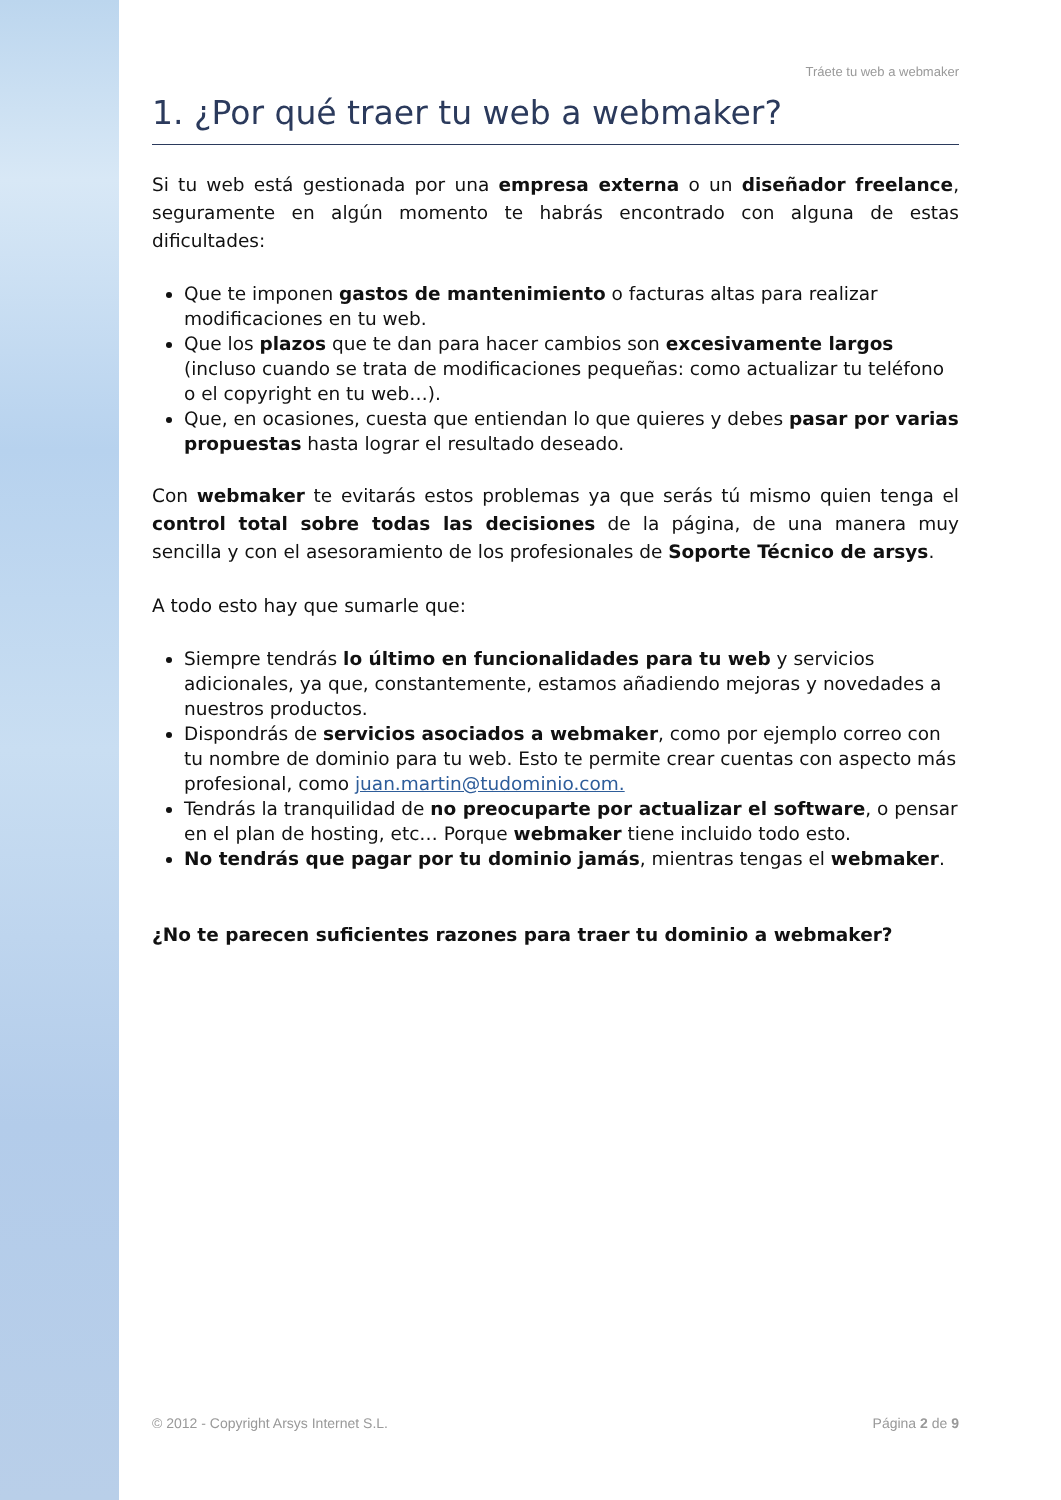Tráete tu web a webmaker
1. ¿Por qué traer tu web a webmaker?
Si tu web está gestionada por una empresa externa o un diseñador freelance, seguramente en algún momento te habrás encontrado con alguna de estas dificultades:
Que te imponen gastos de mantenimiento o facturas altas para realizar modificaciones en tu web.
Que los plazos que te dan para hacer cambios son excesivamente largos (incluso cuando se trata de modificaciones pequeñas: como actualizar tu teléfono o el copyright en tu web…).
Que, en ocasiones, cuesta que entiendan lo que quieres y debes pasar por varias propuestas hasta lograr el resultado deseado.
Con webmaker te evitarás estos problemas ya que serás tú mismo quien tenga el control total sobre todas las decisiones de la página, de una manera muy sencilla y con el asesoramiento de los profesionales de Soporte Técnico de arsys.
A todo esto hay que sumarle que:
Siempre tendrás lo último en funcionalidades para tu web y servicios adicionales, ya que, constantemente, estamos añadiendo mejoras y novedades a nuestros productos.
Dispondrás de servicios asociados a webmaker, como por ejemplo correo con tu nombre de dominio para tu web. Esto te permite crear cuentas con aspecto más profesional, como juan.martin@tudominio.com.
Tendrás la tranquilidad de no preocuparte por actualizar el software, o pensar en el plan de hosting, etc… Porque webmaker tiene incluido todo esto.
No tendrás que pagar por tu dominio jamás, mientras tengas el webmaker.
¿No te parecen suficientes razones para traer tu dominio a webmaker?
© 2012 - Copyright Arsys Internet S.L. Página 2 de 9